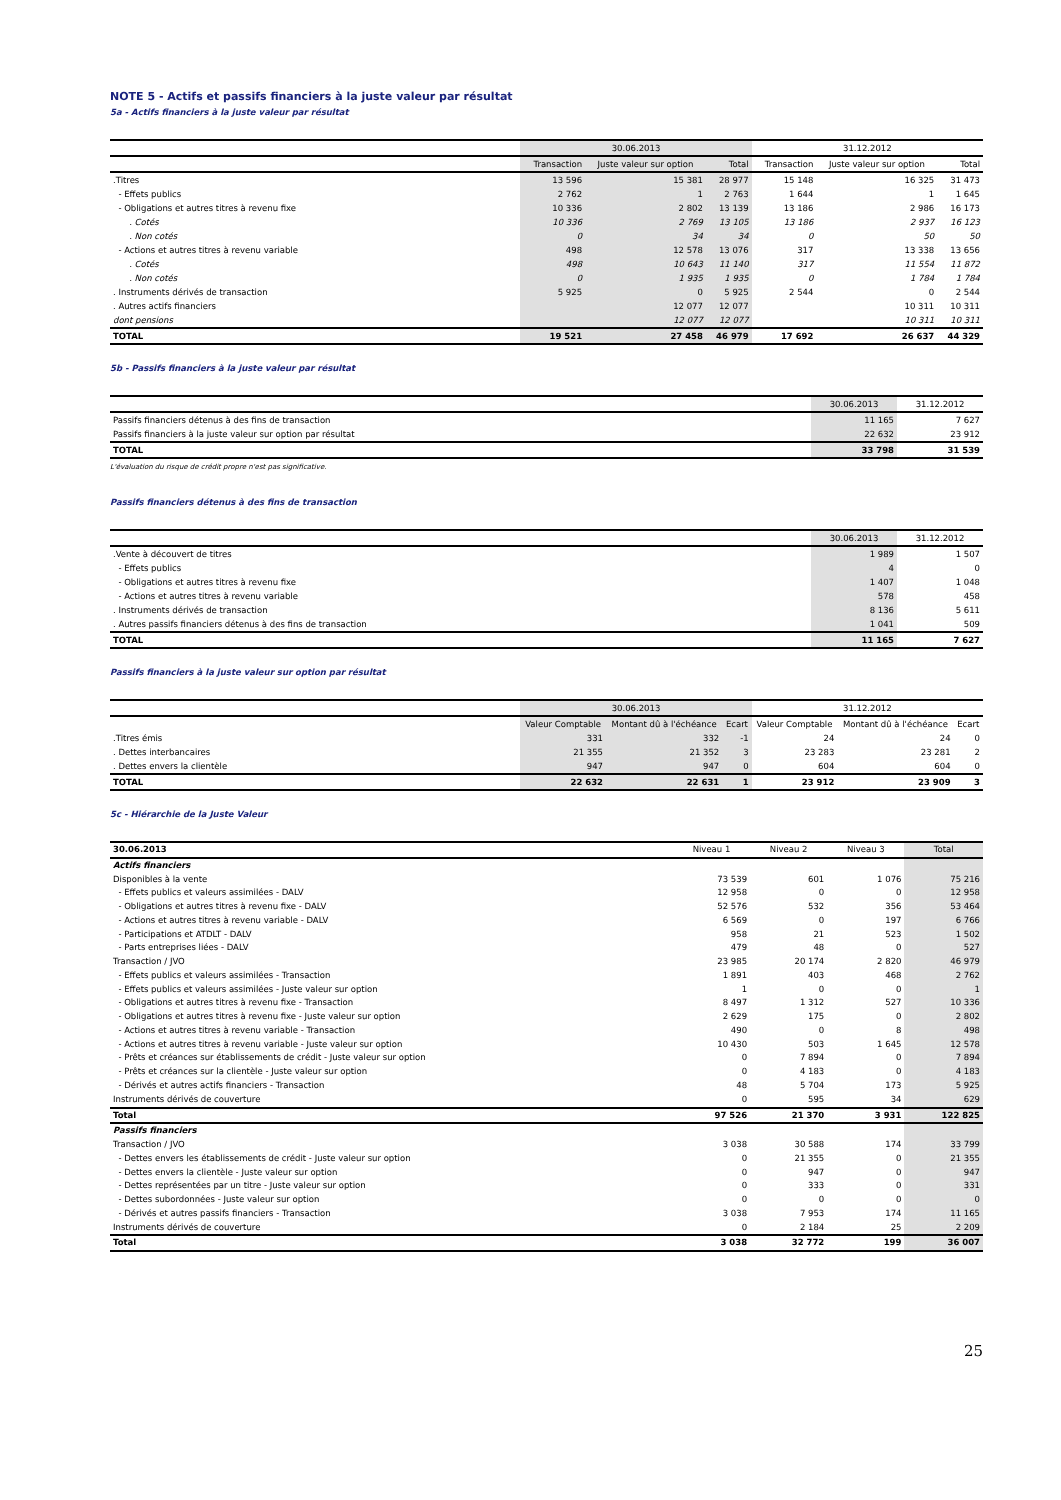NOTE 5 - Actifs et passifs financiers à la juste valeur par résultat
5a - Actifs financiers à la juste valeur par résultat
| | 30.06.2013 | | | 31.12.2012 | | |
| --- | --- | --- | --- | --- | --- | --- |
| | Transaction | Juste valeur sur option | Total | Transaction | Juste valeur sur option | Total |
| .Titres | 13 596 | 15 381 | 28 977 | 15 148 | 16 325 | 31 473 |
| - Effets publics | 2 762 | 1 | 2 763 | 1 644 | 1 | 1 645 |
| - Obligations et autres titres à revenu fixe | 10 336 | 2 802 | 13 139 | 13 186 | 2 986 | 16 173 |
| . Cotés | 10 336 | 2 769 | 13 105 | 13 186 | 2 937 | 16 123 |
| . Non cotés | 0 | 34 | 34 | 0 | 50 | 50 |
| - Actions et autres titres à revenu variable | 498 | 12 578 | 13 076 | 317 | 13 338 | 13 656 |
| . Cotés | 498 | 10 643 | 11 140 | 317 | 11 554 | 11 872 |
| . Non cotés | 0 | 1 935 | 1 935 | 0 | 1 784 | 1 784 |
| . Instruments dérivés de transaction | 5 925 | 0 | 5 925 | 2 544 | 0 | 2 544 |
| . Autres actifs financiers | | 12 077 | 12 077 | | 10 311 | 10 311 |
| dont pensions | | 12 077 | 12 077 | | 10 311 | 10 311 |
| TOTAL | 19 521 | 27 458 | 46 979 | 17 692 | 26 637 | 44 329 |
5b - Passifs financiers à la juste valeur par résultat
| | 30.06.2013 | 31.12.2012 |
| --- | --- | --- |
| Passifs financiers détenus à des fins de transaction | 11 165 | 7 627 |
| Passifs financiers à la juste valeur sur option par résultat | 22 632 | 23 912 |
| TOTAL | 33 798 | 31 539 |
L'évaluation du risque de crédit propre n'est pas significative.
Passifs financiers détenus à des fins de transaction
| | 30.06.2013 | 31.12.2012 |
| --- | --- | --- |
| .Vente à découvert de titres | 1 989 | 1 507 |
| - Effets publics | 4 | 0 |
| - Obligations et autres titres à revenu fixe | 1 407 | 1 048 |
| - Actions et autres titres à revenu variable | 578 | 458 |
| . Instruments dérivés de transaction | 8 136 | 5 611 |
| . Autres passifs financiers détenus à des fins de transaction | 1 041 | 509 |
| TOTAL | 11 165 | 7 627 |
Passifs financiers à la juste valeur sur option par résultat
| | 30.06.2013 | | | 31.12.2012 | | |
| --- | --- | --- | --- | --- | --- | --- |
| | Valeur Comptable | Montant dû à l'échéance | Ecart | Valeur Comptable | Montant dû à l'échéance | Ecart |
| .Titres émis | 331 | 332 | -1 | 24 | 24 | 0 |
| . Dettes interbancaires | 21 355 | 21 352 | 3 | 23 283 | 23 281 | 2 |
| . Dettes envers la clientèle | 947 | 947 | 0 | 604 | 604 | 0 |
| TOTAL | 22 632 | 22 631 | 1 | 23 912 | 23 909 | 3 |
5c - Hiérarchie de la Juste Valeur
| 30.06.2013 | Niveau 1 | Niveau 2 | Niveau 3 | Total |
| --- | --- | --- | --- | --- |
| Actifs financiers | | | | |
| Disponibles à la vente | 73 539 | 601 | 1 076 | 75 216 |
| - Effets publics et valeurs assimilées - DALV | 12 958 | 0 | 0 | 12 958 |
| - Obligations et autres titres à revenu fixe - DALV | 52 576 | 532 | 356 | 53 464 |
| - Actions et autres titres à revenu variable - DALV | 6 569 | 0 | 197 | 6 766 |
| - Participations et ATDLT - DALV | 958 | 21 | 523 | 1 502 |
| - Parts entreprises liées - DALV | 479 | 48 | 0 | 527 |
| Transaction / JVO | 23 985 | 20 174 | 2 820 | 46 979 |
| - Effets publics et valeurs assimilées - Transaction | 1 891 | 403 | 468 | 2 762 |
| - Effets publics et valeurs assimilées - Juste valeur sur option | 1 | 0 | 0 | 1 |
| - Obligations et autres titres à revenu fixe - Transaction | 8 497 | 1 312 | 527 | 10 336 |
| - Obligations et autres titres à revenu fixe - Juste valeur sur option | 2 629 | 175 | 0 | 2 802 |
| - Actions et autres titres à revenu variable - Transaction | 490 | 0 | 8 | 498 |
| - Actions et autres titres à revenu variable - Juste valeur sur option | 10 430 | 503 | 1 645 | 12 578 |
| - Prêts et créances sur établissements de crédit - Juste valeur sur option | 0 | 7 894 | 0 | 7 894 |
| - Prêts et créances sur la clientèle - Juste valeur sur option | 0 | 4 183 | 0 | 4 183 |
| - Dérivés et autres actifs financiers - Transaction | 48 | 5 704 | 173 | 5 925 |
| Instruments dérivés de couverture | 0 | 595 | 34 | 629 |
| Total | 97 526 | 21 370 | 3 931 | 122 825 |
| Passifs financiers | | | | |
| Transaction / JVO | 3 038 | 30 588 | 174 | 33 799 |
| - Dettes envers les établissements de crédit - Juste valeur sur option | 0 | 21 355 | 0 | 21 355 |
| - Dettes envers la clientèle - Juste valeur sur option | 0 | 947 | 0 | 947 |
| - Dettes représentées par un titre - Juste valeur sur option | 0 | 333 | 0 | 331 |
| - Dettes subordonnées - Juste valeur sur option | 0 | 0 | 0 | 0 |
| - Dérivés et autres passifs financiers - Transaction | 3 038 | 7 953 | 174 | 11 165 |
| Instruments dérivés de couverture | 0 | 2 184 | 25 | 2 209 |
| Total | 3 038 | 32 772 | 199 | 36 007 |
25